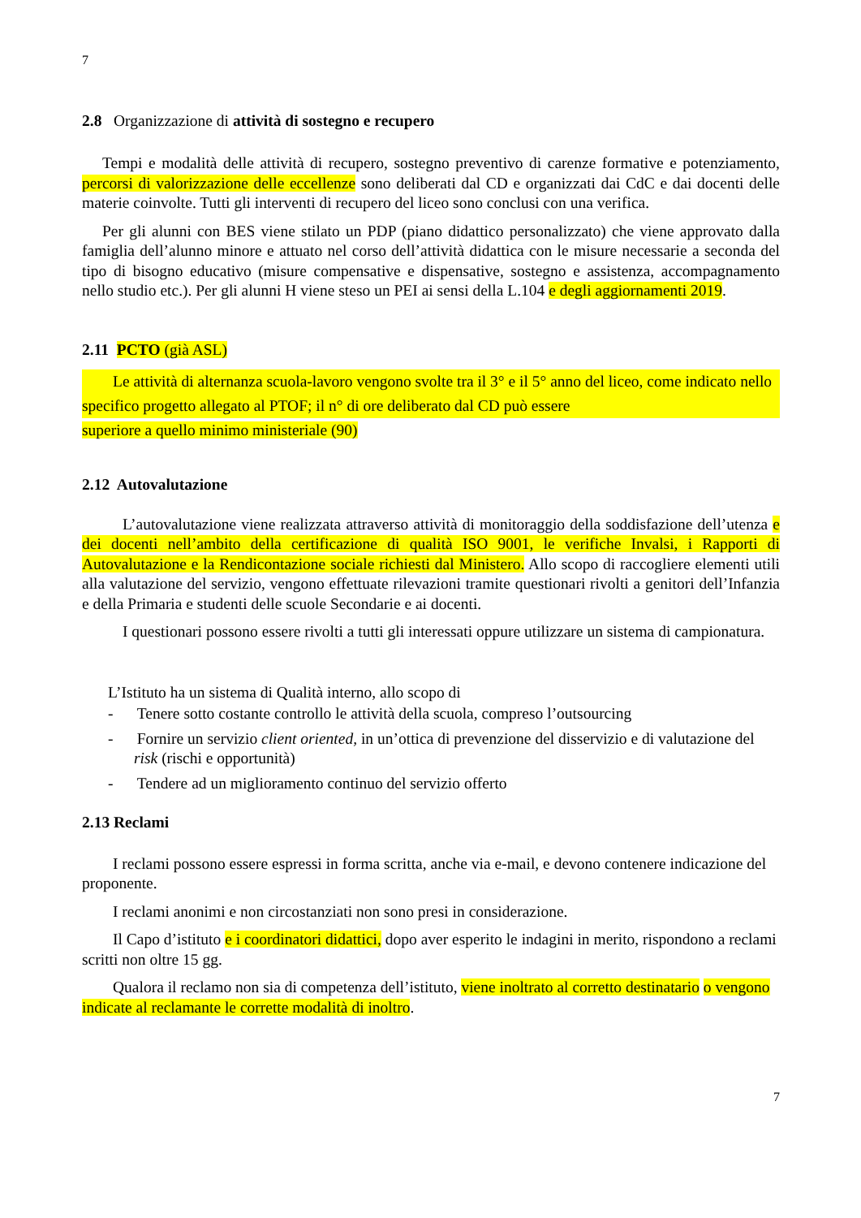7
2.8 Organizzazione di attività di sostegno e recupero
Tempi e modalità delle attività di recupero, sostegno preventivo di carenze formative e potenziamento, percorsi di valorizzazione delle eccellenze sono deliberati dal CD e organizzati dai CdC e dai docenti delle materie coinvolte. Tutti gli interventi di recupero del liceo sono conclusi con una verifica.
Per gli alunni con BES viene stilato un PDP (piano didattico personalizzato) che viene approvato dalla famiglia dell’alunno minore e attuato nel corso dell’attività didattica con le misure necessarie a seconda del tipo di bisogno educativo (misure compensative e dispensative, sostegno e assistenza, accompagnamento nello studio etc.). Per gli alunni H viene steso un PEI ai sensi della L.104 e degli aggiornamenti 2019.
2.11 PCTO (già ASL)
Le attività di alternanza scuola-lavoro vengono svolte tra il 3° e il 5° anno del liceo, come indicato nello specifico progetto allegato al PTOF; il n° di ore deliberato dal CD può essere
superiore a quello minimo ministeriale (90)
2.12 Autovalutazione
L’autovalutazione viene realizzata attraverso attività di monitoraggio della soddisfazione dell’utenza e dei docenti nell’ambito della certificazione di qualità ISO 9001, le verifiche Invalsi, i Rapporti di Autovalutazione e la Rendicontazione sociale richiesti dal Ministero. Allo scopo di raccogliere elementi utili alla valutazione del servizio, vengono effettuate rilevazioni tramite questionari rivolti a genitori dell’Infanzia e della Primaria e studenti delle scuole Secondarie e ai docenti.
I questionari possono essere rivolti a tutti gli interessati oppure utilizzare un sistema di campionatura.
L’Istituto ha un sistema di Qualità interno, allo scopo di
- Tenere sotto costante controllo le attività della scuola, compreso l’outsourcing
- Fornire un servizio client oriented, in un’ottica di prevenzione del disservizio e di valutazione del risk (rischi e opportunità)
- Tendere ad un miglioramento continuo del servizio offerto
2.13 Reclami
I reclami possono essere espressi in forma scritta, anche via e-mail, e devono contenere indicazione del proponente.
I reclami anonimi e non circostanziati non sono presi in considerazione.
Il Capo d’istituto e i coordinatori didattici, dopo aver esperito le indagini in merito, rispondono a reclami scritti non oltre 15 gg.
Qualora il reclamo non sia di competenza dell’istituto, viene inoltrato al corretto destinatario o vengono indicate al reclamante le corrette modalità di inoltro.
7